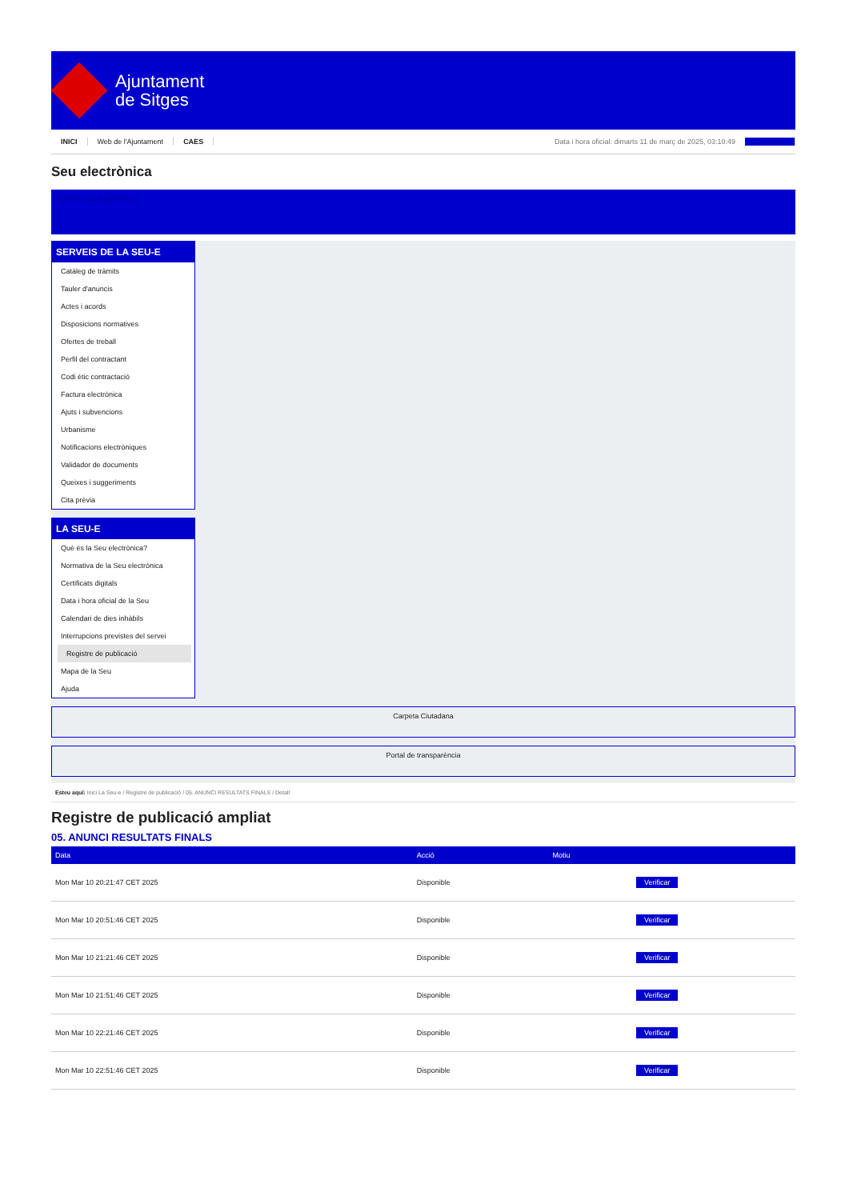Ajuntament
de Sitges
INICI Web de l'Ajuntament CAES Data i hora oficial: dimarts 11 de març de 2025, 03:10:49 Directoris
Seu electrònica
Obtenir còpia autèntica
SERVEIS DE LA SEU-E
Catàleg de tràmits
Tauler d'anuncis
Actes i acords
Disposicions normatives
Ofertes de treball
Perfil del contractant
Codi ètic contractació
Factura electrònica
Ajuts i subvencions
Urbanisme
Notificacions electròniques
Validador de documents
Queixes i suggeriments
Cita prèvia
LA SEU-E
Què és la Seu electrònica?
Normativa de la Seu electrònica
Certificats digitals
Data i hora oficial de la Seu
Calendari de dies inhàbils
Interrupcions previstes del servei
Registre de publicació
Mapa de la Seu
Ajuda
Carpeta Ciutadana
Portal de transparència
Esteu aquí: Inici La Seu-e / Registre de publicació / 05. ANUNCI RESULTATS FINALS / Detall
Registre de publicació ampliat
05. ANUNCI RESULTATS FINALS
| Data | Acció | Motiu | |
| --- | --- | --- | --- |
| Mon Mar 10 20:21:47 CET 2025 | Disponible | | Verificar |
| Mon Mar 10 20:51:46 CET 2025 | Disponible | | Verificar |
| Mon Mar 10 21:21:46 CET 2025 | Disponible | | Verificar |
| Mon Mar 10 21:51:46 CET 2025 | Disponible | | Verificar |
| Mon Mar 10 22:21:46 CET 2025 | Disponible | | Verificar |
| Mon Mar 10 22:51:46 CET 2025 | Disponible | | Verificar |